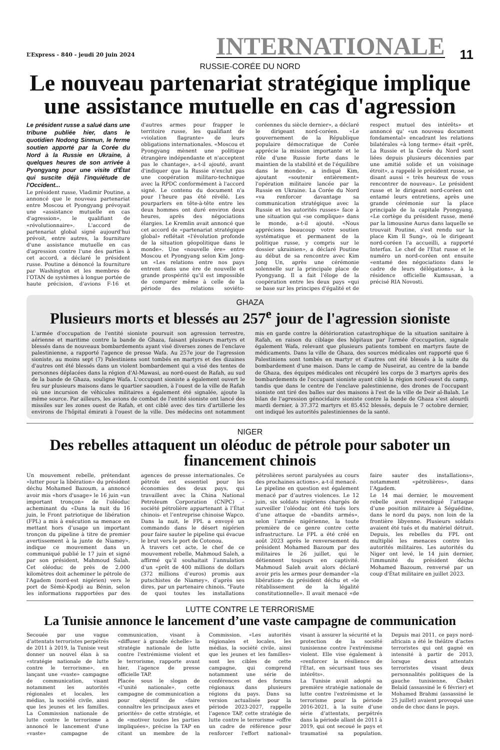L’Express - 840 - jeudi 20 juin 2024
INTERNATIONALE
11
RUSSIE-CORÉE DU NORD
Le nouveau partenariat stratégique implique une assistance mutuelle en cas d'agression
Le président russe a salué dans une tribune publiée hier, dans le quotidien Nodong Sinmun, le ferme soutien apporté par la Corée du Nord à la Russie en Ukraine, à quelques heures de son arrivée à Pyongyang pour une visite d'État qui suscite déjà l'inquiétude de l'Occident...
Le président russe, Vladimir Poutine, a annoncé que le nouveau partenariat entre Moscou et Pyongyang prévoyait une «assistance mutuelle en cas d'agression», le qualifiant de «révolutionnaire». L'accord de partenariat global signé aujourd'hui prévoit, entre autres, la fourniture d'une assistance mutuelle en cas d'agression contre l'une des parties à cet accord, a déclaré le président russe. Poutine a dénoncé la fourniture par Washington et les membres de l’OTAN de systèmes à longue portée de haute précision, d'avions F-16 et d'autres armes pour frapper le territoire russe, les qualifiant de «violation flagrante» de leurs obligations internationales. «Moscou et Pyongyang mènent une politique étrangère indépendante et n'acceptent pas le chantage», a-t-il ajouté, avant d'indiquer que la Russie n'exclut pas une coopération militaro-technique avec la RPDC conformément à l'accord signé. Le contenu du document n'a pour l’heure pas été révélé. Les pourparlers en tête-à-tête entre les deux hommes ont duré environ deux heures, après des négociations élargies. Le Kremlin avait annoncé que cet accord de «partenariat stratégique global» reflétait «l'évolution profonde de la situation géopolitique dans le monde». Une «nouvelle ère» entre Moscou et Pyongyang selon Kim Jong-un «Les relations entre nos pays entrent dans une ère de nouvelle et grande prospérité qu'il est impossible de comparer même à celle de la période des relations soviéto-coréennes du siècle dernier», a déclaré le dirigeant nord-coréen. «Le gouvernement de la République populaire démocratique de Corée apprécie la mission importante et le rôle d'une Russie forte dans le maintien de la stabilité et de l'équilibre dans le monde», a indiqué Kim, ajoutant «soutenir entièrement» l'opération militaire lancée par la Russie en Ukraine. La Corée du Nord «va renforcer davantage sa communication stratégique avec la Russie et les autorités russes» face à une situation qui «se complique» dans le monde, a-t-il ajouté. «Nous apprécions beaucoup votre soutien systématique et permanent de la politique russe, y compris sur le dossier ukrainien», a déclaré Poutine au début de sa rencontre avec Kim Jong Un, après une cérémonie solennelle sur la principale place de Pyongyang. Il a fait l'éloge de la coopération entre les deux pays «qui se base sur les principes d'égalité et de respect mutuel des intérêts» et annoncé qu' «un nouveau document fondamental» encadrant les relations bilatérales «à long terme» était «prêt. La Russie et la Corée du Nord sont liées depuis plusieurs décennies par une amitié solide et un voisinage étroit», a rappelé le président russe, se disant aussi « très heureux de vous rencontrer de nouveau». Le président russe et le dirigeant nord-coréen ont entamé leurs entretiens, après une grande cérémonie sur la place principale de la capitale Pyongyang. «Le cortège du président russe, mené par la limousine Aurus dans laquelle se trouvait Poutine, s'est rendu sur la place Kim Il Sung», où le dirigeant nord-coréen l'a accueilli, a rapporté Interfax. Le chef de l'Etat russe et le numéro un nord-coréen ont ensuite «entamé des négociations dans le cadre de leurs délégations», à la résidence officielle Kumsusan, a précisé RIA Novosti.
GHAZA
Plusieurs morts et blessés au 257<sup>e</sup> jour de l'agression sioniste
L'armée d'occupation de l'entité sioniste poursuit son agression terrestre, aérienne et maritime contre la bande de Ghaza, faisant plusieurs martyrs et blessés dans de nouveaux bombardements ayant visé diverses zones de l'enclave palestinienne, a rapporté l'agence de presse Wafa. Au 257e jour de l'agression sioniste, au moins sept (7) Palestiniens sont tombés en martyrs et des dizaines d'autres ont été blessés dans un violent bombardement qui a visé des tentes de personnes déplacées dans la région d'Al-Mawasi, au nord-ouest de Rafah, au sud de la bande de Ghaza, souligne Wafa. L'occupant sioniste a également ouvert le feu sur plusieurs maisons dans le quartier saoudien, à l'ouest de la ville de Rafah où une incursion de véhicules militaires a également été signalée, ajoute la même source. Par ailleurs, les avions de combat de l'entité sioniste ont lancé des missiles sur les zones ouest de Rafah, et ont ciblé avec des tirs d'artillerie les environs de l'hôpital émirati à l'ouest de la ville. Des médecins ont notamment mis en garde contre la détérioration catastrophique de la situation sanitaire à Rafah, en raison du ciblage des hôpitaux par l'armée d'occupation, signale également Wafa, relevant que plusieurs patients tombent en martyrs faute de médicaments. Dans la ville de Ghaza, des sources médicales ont rapporté que 6 Palestiniens sont tombés en martyr et d'autres ont été blessés à la suite du bombardement d'une maison. Dans le camp de Nuseirat, au centre de la bande de Ghaza, des équipes médicales ont récupéré les corps de 3 martyrs après des bombardements de l'occupant sioniste ayant ciblé la région nord-ouest du camp, tandis que dans le centre de l'enclave palestinienne, des drones de l'occupant sioniste ont tiré des balles sur des maisons à l'est de la ville de Deir al-Balah. Le bilan de l'agression génocidaire sioniste contre la bande de Ghaza s'est alourdi mardi dernier, à 37.372 martyrs et 85.452 blessés, depuis le 7 octobre dernier, ont indiqué les autorités palestiniennes de la santé.
NIGER
Des rebelles attaquent un oléoduc de pétrole pour saboter un financement chinois
Un mouvement rebelle, prétendant «lutter pour la libération» du président déchu Mohamed Bazoum, a annoncé avoir mis «hors d'usage» le 16 juin «un important tronçon» de l'oléoduc acheminant du «Dans la nuit du 16 juin, le Front patriotique de libération (FPL) a mis à exécution sa menace en mettant hors d’usage un important tronçon du pipeline à titre de premier avertissement à la junte de Niamey», indique ce mouvement dans un communiqué publié le 17 juin et signé par son président, Mahmoud Salah. Cet oléoduc de près de 2.000 kilomètres doit acheminer le pétrole de l'Agadem (nord-est nigérien) vers le port de Sèmè-Kpodji au Bénin, selon les informations rapportées par des agences de presse internationales. Ce pétrole est essentiel pour les économies des deux pays, qui travaillent avec la China National Petroleum Corporation (CNPC) – société pétrolière appartenant à l’État chinois- et l’entreprise chinoise Wapco. Dans la nuit, le FPL a envoyé un commando dans le désert nigérien pour faire sauter le pipeline qui évacue le brut vers le port de Cotonou.
À travers cet acte, le chef de ce mouvement rebelle, Mahmoud Saleh, a affirmé qu’il souhaitait l’annulation d’un «prêt de 400 millions de dollars (372 millions d’euros) promis aux putschistes de Niamey», d’après ses dires, par un partenaire chinois. "Faute de quoi toutes les installations pétrolières seront paralysées au cours des prochaines actions», a-t-il menacé.
Le pipeline en question est également menacé par d’autres violences. Le 12 juin, six soldats nigériens chargés de surveiller l’oléoduc ont été tués lors d’une attaque de «bandits armés», selon l’armée nigérienne, la toute première de ce genre contre cette infrastructure. Le FPL a été créé en août 2023 après le renversement du président Mohamed Bazoum par des militaires le 26 juillet, qui le détiennent toujours en captivité. Mahmoud Saleh avait alors déclaré avoir pris les armes pour demander «la libération» du président déchu et «le rétablissement de la légalité constitutionnelle». Il avait menacé «de faire sauter des installations», notamment «pétrolières», dans l’Agadem.
Le 14 mai dernier, le mouvement rebelle avait revendiqué l’attaque d’une position militaire à Séguédine, dans le nord du pays, non loin de la frontière libyenne. Plusieurs soldats avaient été tués et du matériel détruit. Depuis, les rebelles du FPL ont multiplié les menaces contre les autorités militaires. Les autorités du Niger ont levé, le 14 juin dernier, l'immunité du président déchu Mohamed Bazoum, renversé par un coup d'État militaire en juillet 2023.
LUTTE CONTRE LE TERRORISME
La Tunisie annonce le lancement d’une vaste campagne de communication
Secouée par une vague d’attentats terroristes perpétrés de 2011 à 2019, la Tunisie veut donner un nouvel élan à sa «stratégie nationale de lutte contre le terrorisme», en lançant une «vaste» campagne de communication, visant notamment les autorités régionales et locales, les médias, la société civile, ainsi que les jeunes et les familles. La Commission nationale de lutte contre le terrorisme a annoncé le lancement d'une «vaste» campagne de communication, visant à «diffuser à grande échelle» la stratégie nationale de lutte contre l'extrémisme violent et le terrorisme, rapporte avant hier, l’agence de presse officielle TAP.
Placée sous le slogan de «l’unité nationale», cette campagne de communication a pour objectif de «faire connaître les principaux axes et priorités» de cette stratégie, et de «motiver toutes les parties impliquées», précise la TAP en citant un membre de la Commission. «Les autorités régionales et locales, les médias, la société civile, ainsi que les jeunes et les familles» sont les cibles de cette campagne, qui comprend notamment une série de conférences et des forums régionaux dans plusieurs régions du pays. Dans sa version actualisée pour la période 2023-2027, rappelle l’agence TAP, cette stratégie de lutte contre le terrorisme «offre un cadre de référence pour renforcer l'effort national» visant à assurer la sécurité et la protection de la société tunisienne contre l'extrémisme violent. Elle vise également à «renforcer la résilience de l'État, en sécurisant tous ses intérêts».
La Tunisie avait adopté sa première stratégie nationale de lutte contre l'extrémisme et le terrorisme pour la période 2016-2021, à la suite d’une série d’attentats, perpétrés dans la période allant de 2011 à 2019, qui ont secoué le pays et traumatisé sa population. Depuis mai 2011, ce pays nord-africain a été le théâtre d’actes terroristes qui ont gagné en intensité à partir de 2013, lorsque deux attentats terroristes visant deux personnalités politiques de la gauche tunisienne, Chokri Belaïd (assassiné le 6 février) et Mohamed Brahmi (assassiné le 25 juillet) avaient provoqué une onde de choc dans le pays.